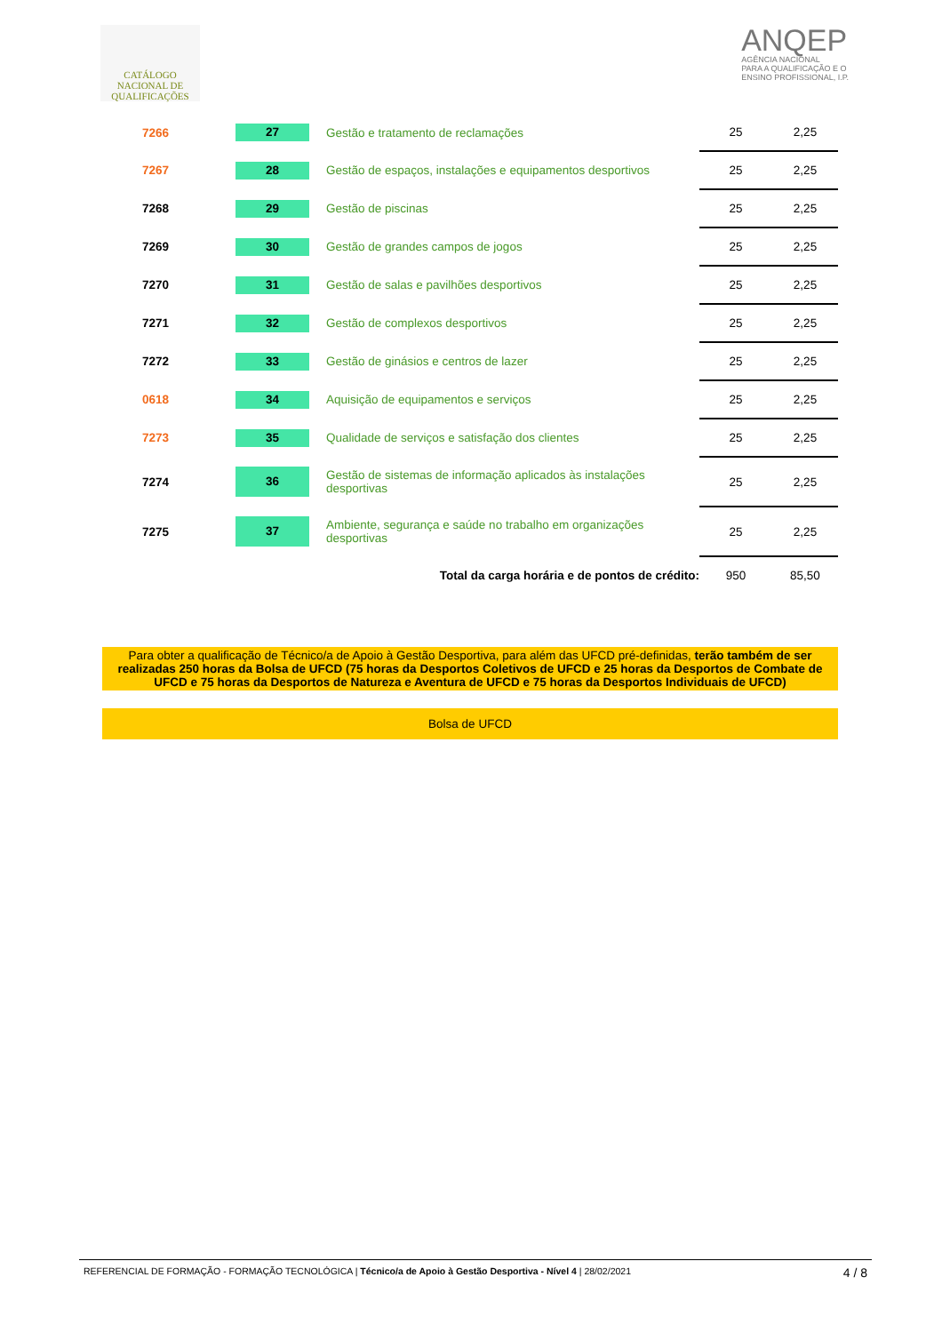CATÁLOGO NACIONAL DE QUALIFICAÇÕES
ANQEP
AGÊNCIA NACIONAL
PARA A QUALIFICAÇÃO E O
ENSINO PROFISSIONAL, I.P.
| 7266 | 27 | | Gestão e tratamento de reclamações | 25 | 2,25 |
| 7267 | 28 | | Gestão de espaços, instalações e equipamentos desportivos | 25 | 2,25 |
| 7268 | 29 | | Gestão de piscinas | 25 | 2,25 |
| 7269 | 30 | | Gestão de grandes campos de jogos | 25 | 2,25 |
| 7270 | 31 | | Gestão de salas e pavilhões desportivos | 25 | 2,25 |
| 7271 | 32 | | Gestão de complexos desportivos | 25 | 2,25 |
| 7272 | 33 | | Gestão de ginásios e centros de lazer | 25 | 2,25 |
| 0618 | 34 | | Aquisição de equipamentos e serviços | 25 | 2,25 |
| 7273 | 35 | | Qualidade de serviços e satisfação dos clientes | 25 | 2,25 |
| 7274 | 36 | | Gestão de sistemas de informação aplicados às instalações desportivas | 25 | 2,25 |
| 7275 | 37 | | Ambiente, segurança e saúde no trabalho em organizações desportivas | 25 | 2,25 |
| Total da carga horária e de pontos de crédito: | | | | 950 | 85,50 |
Para obter a qualificação de Técnico/a de Apoio à Gestão Desportiva, para além das UFCD pré-definidas, terão também de ser realizadas 250 horas da Bolsa de UFCD (75 horas da Desportos Coletivos de UFCD e 25 horas da Desportos de Combate de UFCD e 75 horas da Desportos de Natureza e Aventura de UFCD e 75 horas da Desportos Individuais de UFCD)
Bolsa de UFCD
REFERENCIAL DE FORMAÇÃO - FORMAÇÃO TECNOLÓGICA | Técnico/a de Apoio à Gestão Desportiva - Nível 4 | 28/02/2021 4 / 8